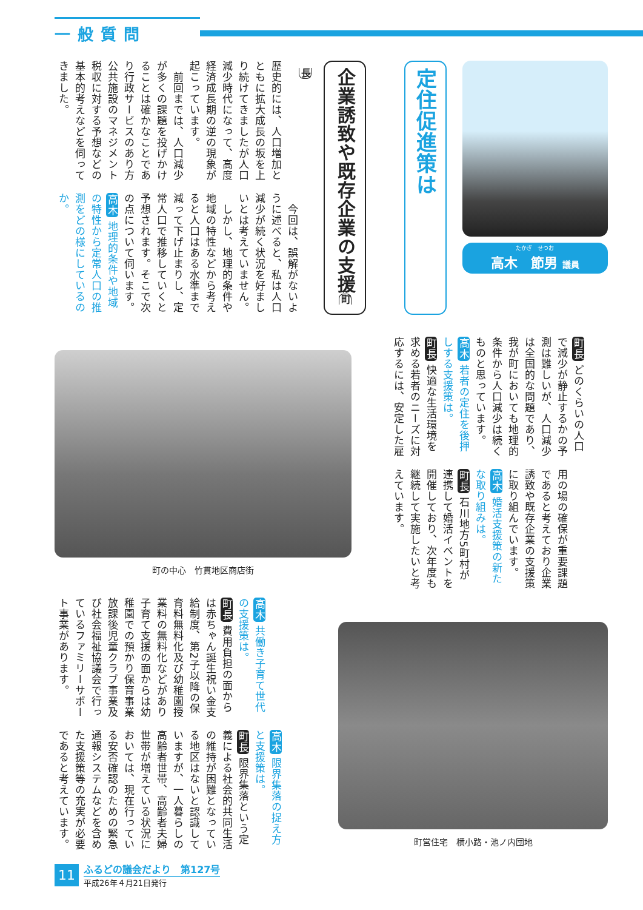一般質問
たかぎ　せつお
高木　節男 議員
定住促進策は
企業誘致や既存企業の支援町長
歴史的には、人口増加とともに拡大成長の坂を上り続けてきましたが人口減少時代になって、高度経済成長期の逆の現象が起こっています。
　前回までは、人口減少が多くの課題を投げかけることは確かなことであり行政サービスのあり方公共施設のマネジメント税収に対する予想などの基本的考えなどを伺ってきました。
　今回は、誤解がないように述べると、私は人口減少が続く状況を好ましいとは考えていません。
　しかし、地理的条件や地域の特性などから考えると人口はある水準まで減って下げ止まりし、定常人口で推移していくと予想されます。そこで次の点について伺います。
高木 地理的条件や地域の特性から定常人口の推測をどの様にしているのか。
町長 どのくらいの人口で減少が静止するかの予測は難しいが、人口減少は全国的な問題であり、我が町においても地理的条件から人口減少は続くものと思っています。
高木 若者の定住を後押しする支援策は。
町長 快適な生活環境を求める若者のニーズに対応するには、安定した雇
用の場の確保が重要課題であると考えており企業誘致や既存企業の支援策に取り組んでいます。
高木 婚活支援策の新たな取り組みは。
町長 石川地方5町村が連携して婚活イベントを開催しており、次年度も継続して実施したいと考えています。
町の中心　竹貫地区商店街
町営住宅　横小路・池ノ内団地
高木 共働き子育て世代の支援策は。
町長 費用負担の面からは赤ちゃん誕生祝い金支給制度、第2子以降の保育料無料化及び幼稚園授業料の無料化などがあり子育て支援の面からは幼稚園での預かり保育事業放課後児童クラブ事業及び社会福祉協議会で行っているファミリーサポート事業があります。
高木 限界集落の捉え方と支援策は。
町長 限界集落という定義による社会的共同生活の維持が困難となっている地区はないと認識していますが、一人暮らしの高齢者世帯、高齢者夫婦世帯が増えている状況においては、現在行っている安否確認のための緊急通報システムなどを含めた支援策等の充実が必要であると考えています。
11
ふるどの議会だより　第127号
平成26年４月21日発行